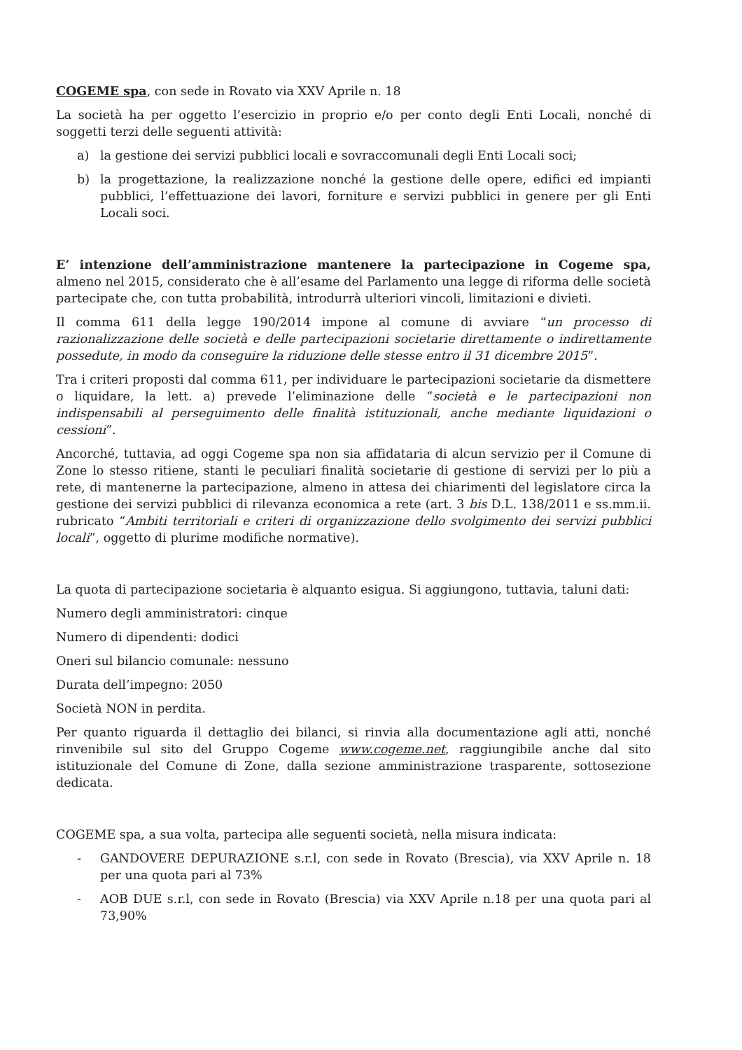COGEME spa, con sede in Rovato via XXV Aprile n. 18
La società ha per oggetto l’esercizio in proprio e/o per conto degli Enti Locali, nonché di soggetti terzi delle seguenti attività:
a) la gestione dei servizi pubblici locali e sovraccomunali degli Enti Locali soci;
b) la progettazione, la realizzazione nonché la gestione delle opere, edifici ed impianti pubblici, l’effettuazione dei lavori, forniture e servizi pubblici in genere per gli Enti Locali soci.
E’ intenzione dell’amministrazione mantenere la partecipazione in Cogeme spa, almeno nel 2015, considerato che è all’esame del Parlamento una legge di riforma delle società partecipate che, con tutta probabilità, introdurrà ulteriori vincoli, limitazioni e divieti.
Il comma 611 della legge 190/2014 impone al comune di avviare “un processo di razionalizzazione delle società e delle partecipazioni societarie direttamente o indirettamente possedute, in modo da conseguire la riduzione delle stesse entro il 31 dicembre 2015”.
Tra i criteri proposti dal comma 611, per individuare le partecipazioni societarie da dismettere o liquidare, la lett. a) prevede l’eliminazione delle “società e le partecipazioni non indispensabili al perseguimento delle finalità istituzionali, anche mediante liquidazioni o cessioni”.
Ancorché, tuttavia, ad oggi Cogeme spa non sia affidataria di alcun servizio per il Comune di Zone lo stesso ritiene, stanti le peculiari finalità societarie di gestione di servizi per lo più a rete, di mantenerne la partecipazione, almeno in attesa dei chiarimenti del legislatore circa la gestione dei servizi pubblici di rilevanza economica a rete (art. 3 bis D.L. 138/2011 e ss.mm.ii. rubricato “Ambiti territoriali e criteri di organizzazione dello svolgimento dei servizi pubblici locali”, oggetto di plurime modifiche normative).
La quota di partecipazione societaria è alquanto esigua. Si aggiungono, tuttavia, taluni dati:
Numero degli amministratori: cinque
Numero di dipendenti: dodici
Oneri sul bilancio comunale: nessuno
Durata dell’impegno: 2050
Società NON in perdita.
Per quanto riguarda il dettaglio dei bilanci, si rinvia alla documentazione agli atti, nonché rinvenibile sul sito del Gruppo Cogeme www.cogeme.net, raggiungibile anche dal sito istituzionale del Comune di Zone, dalla sezione amministrazione trasparente, sottosezione dedicata.
COGEME spa, a sua volta, partecipa alle seguenti società, nella misura indicata:
- GANDOVERE DEPURAZIONE s.r.l, con sede in Rovato (Brescia), via XXV Aprile n. 18 per una quota pari al 73%
- AOB DUE s.r.l, con sede in Rovato (Brescia) via XXV Aprile n.18 per una quota pari al 73,90%